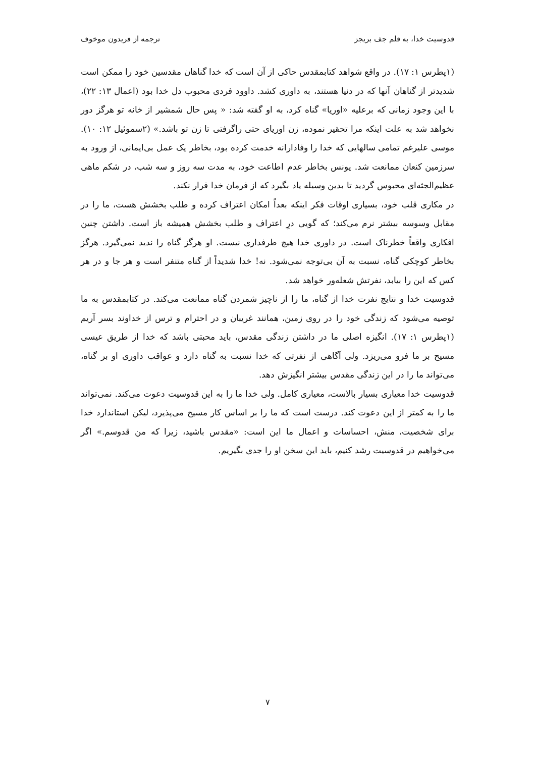قدوسیت خدا، به قلم جف بریجز ترجمه از فریدون موخوف
(۱پطرس ۱: ۱۷). در واقع شواهد کتابمقدس حاکی از آن است که خدا گناهان مقدسین خود را ممکن است شدیدتر از گناهان آنها که در دنیا هستند، به داوری کشد. داوود فردی محبوب دل خدا بود (اعمال ۱۳: ۲۲)، با این وجود زمانی که برعلیه «اوریا» گناه کرد، به او گفته شد: « پس حال شمشیر از خانه تو هرگز دور نخواهد شد به علت اینکه مرا تحقیر نموده، زن اوریای حتی راگرفتی تا زن تو باشد.» (۲سموئیل ۱۲: ۱۰). موسی علیرغم تمامی سالهایی که خدا را وفادارانه خدمت کرده بود، بخاطر یک عمل بی‌ایمانی، از ورود به سرزمین کنعان ممانعت شد. یونس بخاطر عدم اطاعت خود، به مدت سه روز و سه شب، در شکم ماهی عظیم‌الجثه‌ای محبوس گردید تا بدین وسیله یاد بگیرد که از فرمان خدا فرار نکند.
در مکاری قلب خود، بسیاری اوقات فکر اینکه بعداً امکان اعتراف کرده و طلب بخشش هست، ما را در مقابل وسوسه بیشتر نرم می‌کند؛ که گویی درِ اعتراف و طلب بخشش همیشه باز است. داشتن چنین افکاری واقعاً خطرناک است. در داوری خدا هیچ طرفداری نیست. او هرگز گناه را ندید نمی‌گیرد. هرگز بخاطر کوچکی گناه، نسبت به آن بی‌توجه نمی‌شود. نه! خدا شدیداً از گناه متنفر است و هر جا و در هر کس که این را بیابد، نفرتش شعله‌ور خواهد شد.
قدوسیت خدا و نتایج نفرت خدا از گناه، ما را از ناچیز شمردن گناه ممانعت می‌کند. در کتابمقدس به ما توصیه می‌شود که زندگی خود را در روی زمین، همانند غریبان و در احترام و ترس از خداوند بسر آریم (۱پطرس ۱: ۱۷). انگیزه اصلی ما در داشتن زندگی مقدس، باید محبتی باشد که خدا از طریق عیسی مسیح بر ما فرو می‌ریزد. ولی آگاهی از نفرتی که خدا نسبت به گناه دارد و عواقب داوری او بر گناه، می‌تواند ما را در این زندگی مقدس بیشتر انگیزش دهد.
قدوسیت خدا معیاری بسیار بالاست، معیاری کامل. ولی خدا ما را به این قدوسیت دعوت می‌کند. نمی‌تواند ما را به کمتر از این دعوت کند. درست است که ما را بر اساس کار مسیح می‌پذیرد، لیکن استاندارد خدا برای شخصیت، منش، احساسات و اعمال ما این است: «مقدس باشید، زیرا که من قدوسم.» اگر می‌خواهیم در قدوسیت رشد کنیم، باید این سخن او را جدی بگیریم.
۷